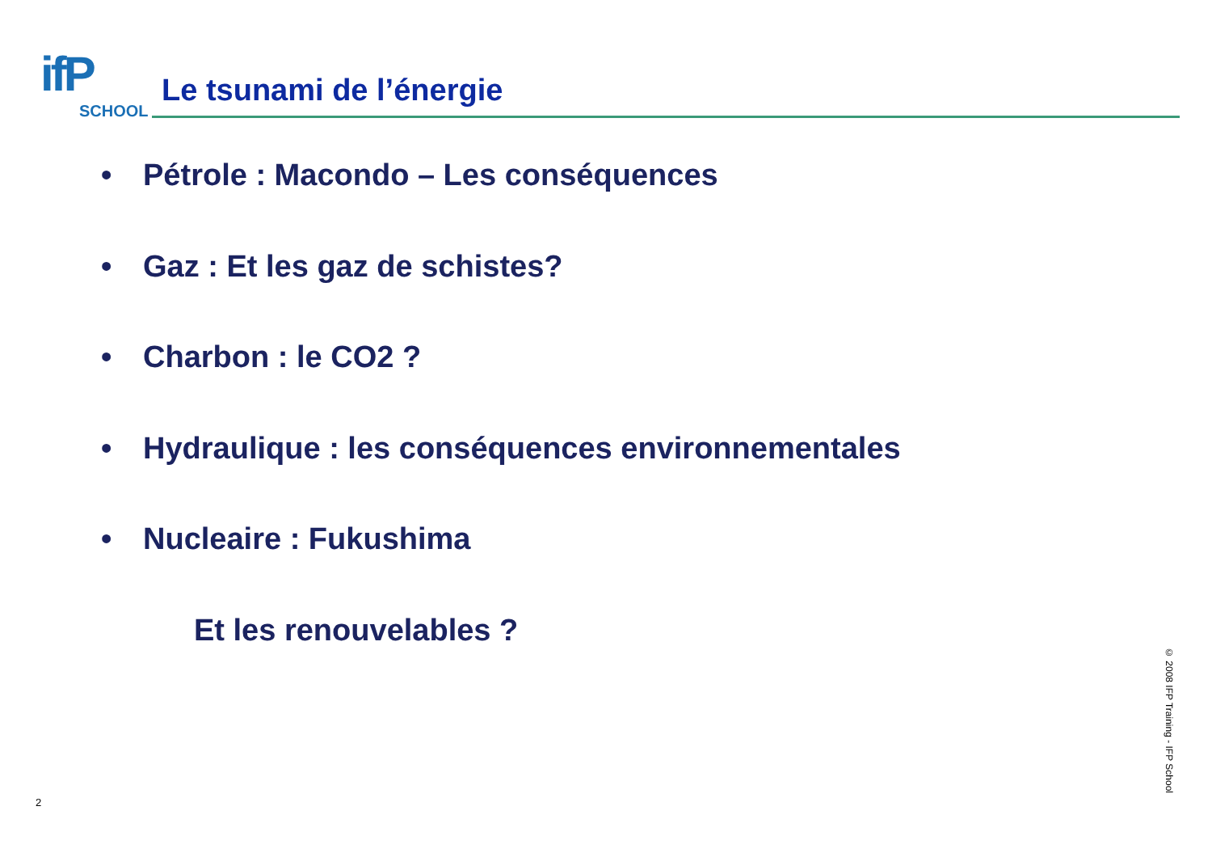ifP
SCHOOL
Le tsunami de l’énergie
• Pétrole : Macondo – Les conséquences
• Gaz : Et les gaz de schistes?
• Charbon : le CO2 ?
• Hydraulique : les conséquences environnementales
• Nucleaire : Fukushima
Et les renouvelables ?
2
© 2008 IFP Training - IFP School